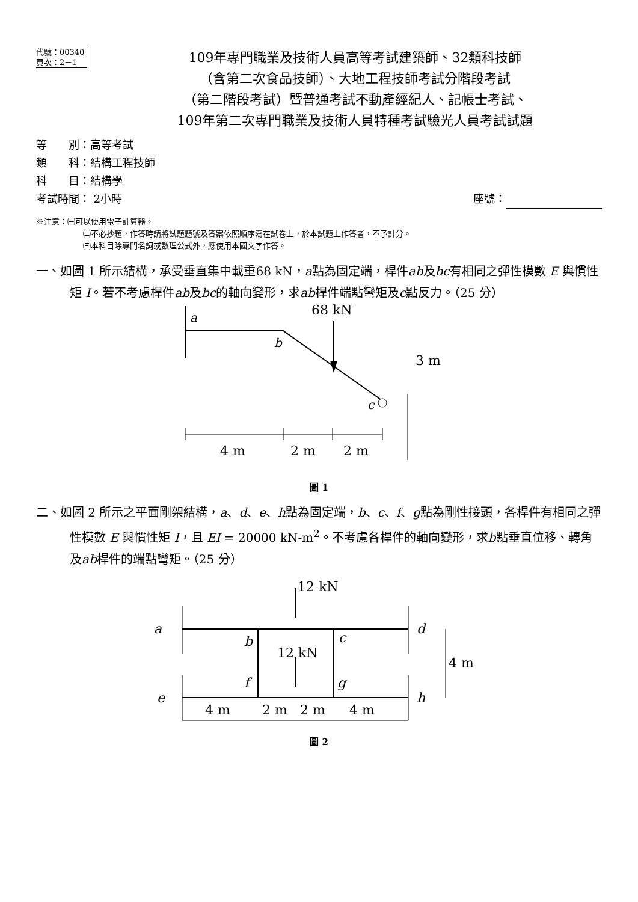代號：00340
頁次：2－1
109年專門職業及技術人員高等考試建築師、32類科技師
（含第二次食品技師）、大地工程技師考試分階段考試
（第二階段考試）暨普通考試不動產經紀人、記帳士考試、
109年第二次專門職業及技術人員特種考試驗光人員考試試題
等　　別：高等考試
類　　科：結構工程技師
科　　目：結構學
考試時間： 2小時 座號：
※注意：㈠可以使用電子計算器。
㈡不必抄題，作答時請將試題題號及答案依照順序寫在試卷上，於本試題上作答者，不予計分。
㈢本科目除專門名詞或數理公式外，應使用本國文字作答。
一、如圖 1 所示結構，承受垂直集中載重68 kN，a點為固定端，桿件ab及bc有相同之彈性模數 E 與慣性矩 I。若不考慮桿件ab及bc的軸向變形，求ab桿件端點彎矩及c點反力。（25 分）
a
b
c
68 kN
3 m
4 m
2 m
2 m
圖 1
二、如圖 2 所示之平面剛架結構，a、d、e、h點為固定端，b、c、f、g點為剛性接頭，各桿件有相同之彈性模數 E 與慣性矩 I，且 EI = 20000 kN-m<sup>2</sup>。不考慮各桿件的軸向變形，求b點垂直位移、轉角及ab桿件的端點彎矩。（25 分）
a
b
c
d
e
f
g
h
12 kN
12 kN
4 m
4 m
2 m
2 m
4 m
圖 2